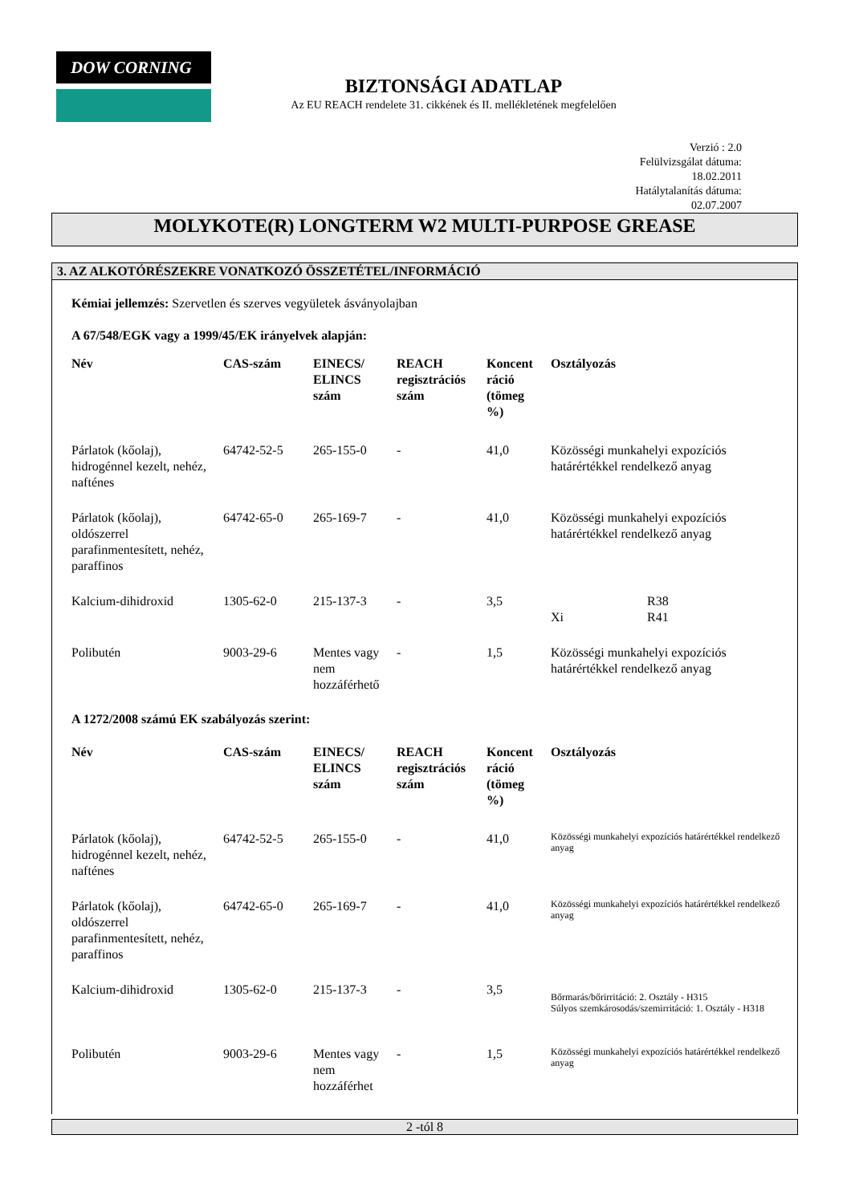DOW CORNING
BIZTONSÁGI ADATLAP
Az EU REACH rendelete 31. cikkének és II. mellékletének megfelelően
Verzió : 2.0
Felülvizsgálat dátuma:
18.02.2011
Hatálytalanítás dátuma:
02.07.2007
MOLYKOTE(R) LONGTERM W2 MULTI-PURPOSE GREASE
3. AZ ALKOTÓRÉSZEKRE VONATKOZÓ ÖSSZETÉTEL/INFORMÁCIÓ
Kémiai jellemzés: Szervetlen és szerves vegyületek ásványolajban
A 67/548/EGK vagy a 1999/45/EK irányelvek alapján:
| Név | CAS-szám | EINECS/ ELINCS szám | REACH regisztrációs szám | Koncent ráció (tömeg %) | Osztályozás |
| --- | --- | --- | --- | --- | --- |
| Párlatok (kőolaj), hidrogénnel kezelt, nehéz, nafténes | 64742-52-5 | 265-155-0 | - | 41,0 | Közösségi munkahelyi expozíciós határértékkel rendelkező anyag |
| Párlatok (kőolaj), oldószerrel parafinmentesített, nehéz, paraffinos | 64742-65-0 | 265-169-7 | - | 41,0 | Közösségi munkahelyi expozíciós határértékkel rendelkező anyag |
| Kalcium-dihidroxid | 1305-62-0 | 215-137-3 | - | 3,5 | Xi R38 R41 |
| Polibutén | 9003-29-6 | Mentes vagy nem hozzáférhető | - | 1,5 | Közösségi munkahelyi expozíciós határértékkel rendelkező anyag |
A 1272/2008 számú EK szabályozás szerint:
| Név | CAS-szám | EINECS/ ELINCS szám | REACH regisztrációs szám | Koncent ráció (tömeg %) | Osztályozás |
| --- | --- | --- | --- | --- | --- |
| Párlatok (kőolaj), hidrogénnel kezelt, nehéz, nafténes | 64742-52-5 | 265-155-0 | - | 41,0 | Közösségi munkahelyi expozíciós határértékkel rendelkező anyag |
| Párlatok (kőolaj), oldószerrel parafinmentesített, nehéz, paraffinos | 64742-65-0 | 265-169-7 | - | 41,0 | Közösségi munkahelyi expozíciós határértékkel rendelkező anyag |
| Kalcium-dihidroxid | 1305-62-0 | 215-137-3 | - | 3,5 | Bőrmarás/bőrirritáció: 2. Osztály - H315 Súlyos szemkárosodás/szemirritáció: 1. Osztály - H318 |
| Polibutén | 9003-29-6 | Mentes vagy nem hozzáférhet | - | 1,5 | Közösségi munkahelyi expozíciós határértékkel rendelkező anyag |
2 -tól 8